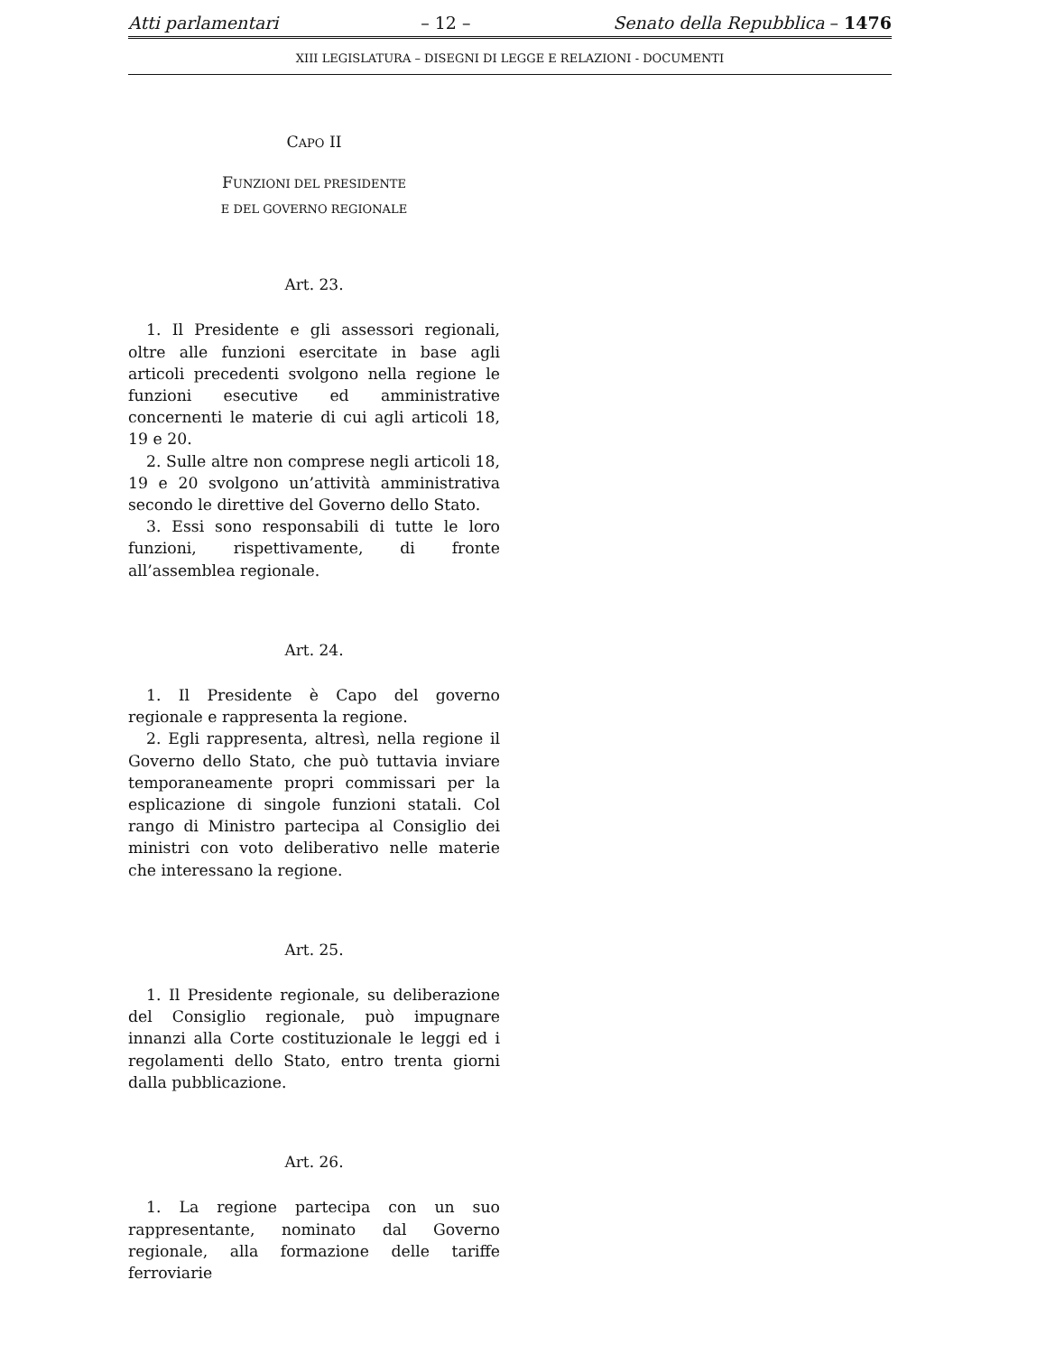Atti parlamentari – 12 – Senato della Repubblica – 1476
XIII LEGISLATURA – DISEGNI DI LEGGE E RELAZIONI - DOCUMENTI
CAPO II
FUNZIONI DEL PRESIDENTE
E DEL GOVERNO REGIONALE
Art. 23.
1. Il Presidente e gli assessori regionali, oltre alle funzioni esercitate in base agli articoli precedenti svolgono nella regione le funzioni esecutive ed amministrative concernenti le materie di cui agli articoli 18, 19 e 20.
2. Sulle altre non comprese negli articoli 18, 19 e 20 svolgono un’attività amministrativa secondo le direttive del Governo dello Stato.
3. Essi sono responsabili di tutte le loro funzioni, rispettivamente, di fronte all’assemblea regionale.
Art. 24.
1. Il Presidente è Capo del governo regionale e rappresenta la regione.
2. Egli rappresenta, altresì, nella regione il Governo dello Stato, che può tuttavia inviare temporaneamente propri commissari per la esplicazione di singole funzioni statali. Col rango di Ministro partecipa al Consiglio dei ministri con voto deliberativo nelle materie che interessano la regione.
Art. 25.
1. Il Presidente regionale, su deliberazione del Consiglio regionale, può impugnare innanzi alla Corte costituzionale le leggi ed i regolamenti dello Stato, entro trenta giorni dalla pubblicazione.
Art. 26.
1. La regione partecipa con un suo rappresentante, nominato dal Governo regionale, alla formazione delle tariffe ferroviarie